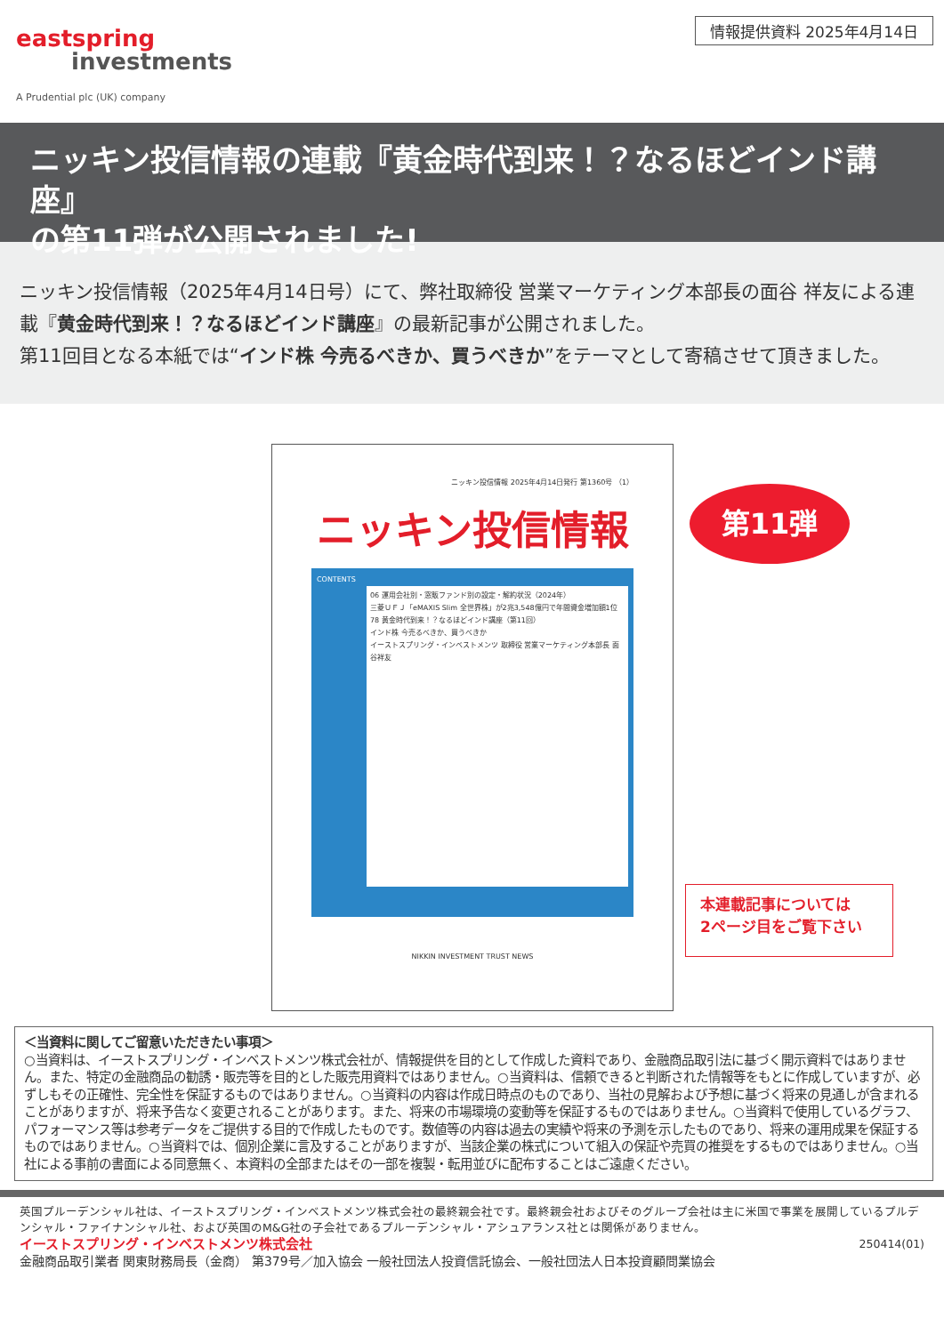eastspring
investments
A Prudential plc (UK) company
情報提供資料 2025年4月14日
ニッキン投信情報の連載『黄金時代到来！？なるほどインド講座』
の第11弾が公開されました!
ニッキン投信情報（2025年4月14日号）にて、弊社取締役 営業マーケティング本部長の面谷 祥友による連載『黄金時代到来！？なるほどインド講座』の最新記事が公開されました。
第11回目となる本紙では“インド株 今売るべきか、買うべきか”をテーマとして寄稿させて頂きました。
ニッキン投信情報 2025年4月14日発行 第1360号 （1）
ニッキン投信情報
CONTENTS
06 運用会社別・窓販ファンド別の設定・解約状況（2024年）
三菱ＵＦＪ「eMAXIS Slim 全世界株」が2兆3,548億円で年間資金増加額1位
78 黄金時代到来！？なるほどインド講座（第11回）
インド株 今売るべきか、買うべきか
イーストスプリング・インベストメンツ 取締役 営業マーケティング本部長 面谷祥友
NIKKIN INVESTMENT TRUST NEWS
第11弾
本連載記事については
2ページ目をご覧下さい
＜当資料に関してご留意いただきたい事項＞
○当資料は、イーストスプリング・インベストメンツ株式会社が、情報提供を目的として作成した資料であり、金融商品取引法に基づく開示資料ではありません。また、特定の金融商品の勧誘・販売等を目的とした販売用資料ではありません。○当資料は、信頼できると判断された情報等をもとに作成していますが、必ずしもその正確性、完全性を保証するものではありません。○当資料の内容は作成日時点のものであり、当社の見解および予想に基づく将来の見通しが含まれることがありますが、将来予告なく変更されることがあります。また、将来の市場環境の変動等を保証するものではありません。○当資料で使用しているグラフ、パフォーマンス等は参考データをご提供する目的で作成したものです。数値等の内容は過去の実績や将来の予測を示したものであり、将来の運用成果を保証するものではありません。○当資料では、個別企業に言及することがありますが、当該企業の株式について組入の保証や売買の推奨をするものではありません。○当社による事前の書面による同意無く、本資料の全部またはその一部を複製・転用並びに配布することはご遠慮ください。
英国プルーデンシャル社は、イーストスプリング・インベストメンツ株式会社の最終親会社です。最終親会社およびそのグループ会社は主に米国で事業を展開しているプルデンシャル・ファイナンシャル社、および英国のM&G社の子会社であるプルーデンシャル・アシュアランス社とは関係がありません。
イーストスプリング・インベストメンツ株式会社 250414(01)
金融商品取引業者 関東財務局長（金商） 第379号／加入協会 一般社団法人投資信託協会、一般社団法人日本投資顧問業協会